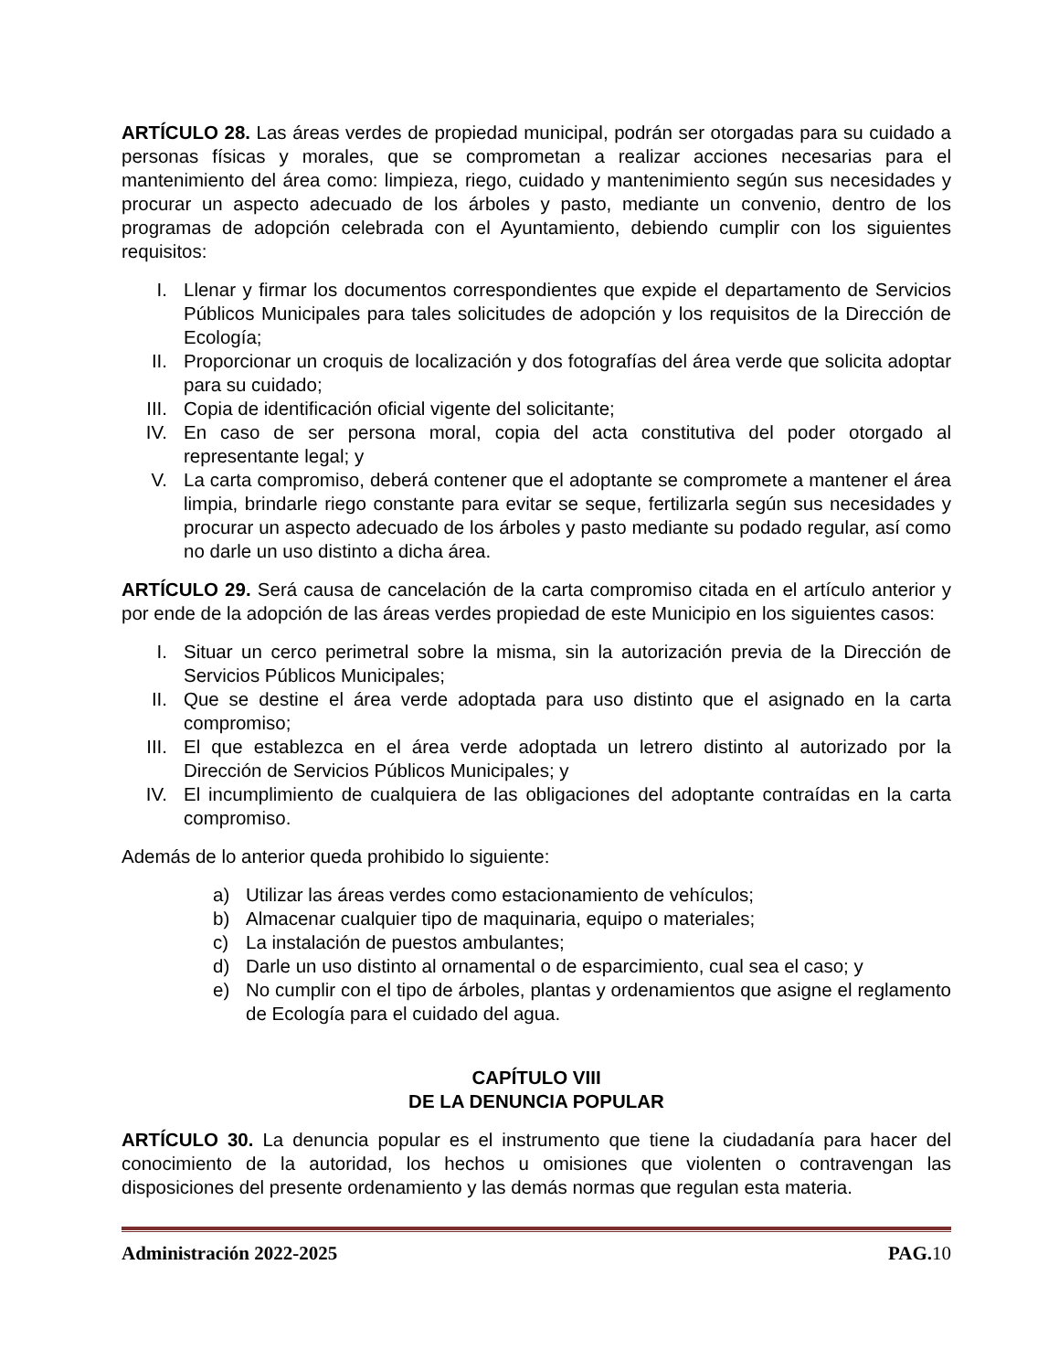ARTÍCULO 28. Las áreas verdes de propiedad municipal, podrán ser otorgadas para su cuidado a personas físicas y morales, que se comprometan a realizar acciones necesarias para el mantenimiento del área como: limpieza, riego, cuidado y mantenimiento según sus necesidades y procurar un aspecto adecuado de los árboles y pasto, mediante un convenio, dentro de los programas de adopción celebrada con el Ayuntamiento, debiendo cumplir con los siguientes requisitos:
I. Llenar y firmar los documentos correspondientes que expide el departamento de Servicios Públicos Municipales para tales solicitudes de adopción y los requisitos de la Dirección de Ecología;
II. Proporcionar un croquis de localización y dos fotografías del área verde que solicita adoptar para su cuidado;
III. Copia de identificación oficial vigente del solicitante;
IV. En caso de ser persona moral, copia del acta constitutiva del poder otorgado al representante legal; y
V. La carta compromiso, deberá contener que el adoptante se compromete a mantener el área limpia, brindarle riego constante para evitar se seque, fertilizarla según sus necesidades y procurar un aspecto adecuado de los árboles y pasto mediante su podado regular, así como no darle un uso distinto a dicha área.
ARTÍCULO 29. Será causa de cancelación de la carta compromiso citada en el artículo anterior y por ende de la adopción de las áreas verdes propiedad de este Municipio en los siguientes casos:
I. Situar un cerco perimetral sobre la misma, sin la autorización previa de la Dirección de Servicios Públicos Municipales;
II. Que se destine el área verde adoptada para uso distinto que el asignado en la carta compromiso;
III. El que establezca en el área verde adoptada un letrero distinto al autorizado por la Dirección de Servicios Públicos Municipales; y
IV. El incumplimiento de cualquiera de las obligaciones del adoptante contraídas en la carta compromiso.
Además de lo anterior queda prohibido lo siguiente:
a) Utilizar las áreas verdes como estacionamiento de vehículos;
b) Almacenar cualquier tipo de maquinaria, equipo o materiales;
c) La instalación de puestos ambulantes;
d) Darle un uso distinto al ornamental o de esparcimiento, cual sea el caso; y
e) No cumplir con el tipo de árboles, plantas y ordenamientos que asigne el reglamento de Ecología para el cuidado del agua.
CAPÍTULO VIII
DE LA DENUNCIA POPULAR
ARTÍCULO 30. La denuncia popular es el instrumento que tiene la ciudadanía para hacer del conocimiento de la autoridad, los hechos u omisiones que violenten o contravengan las disposiciones del presente ordenamiento y las demás normas que regulan esta materia.
Administración 2022-2025 PAG.10